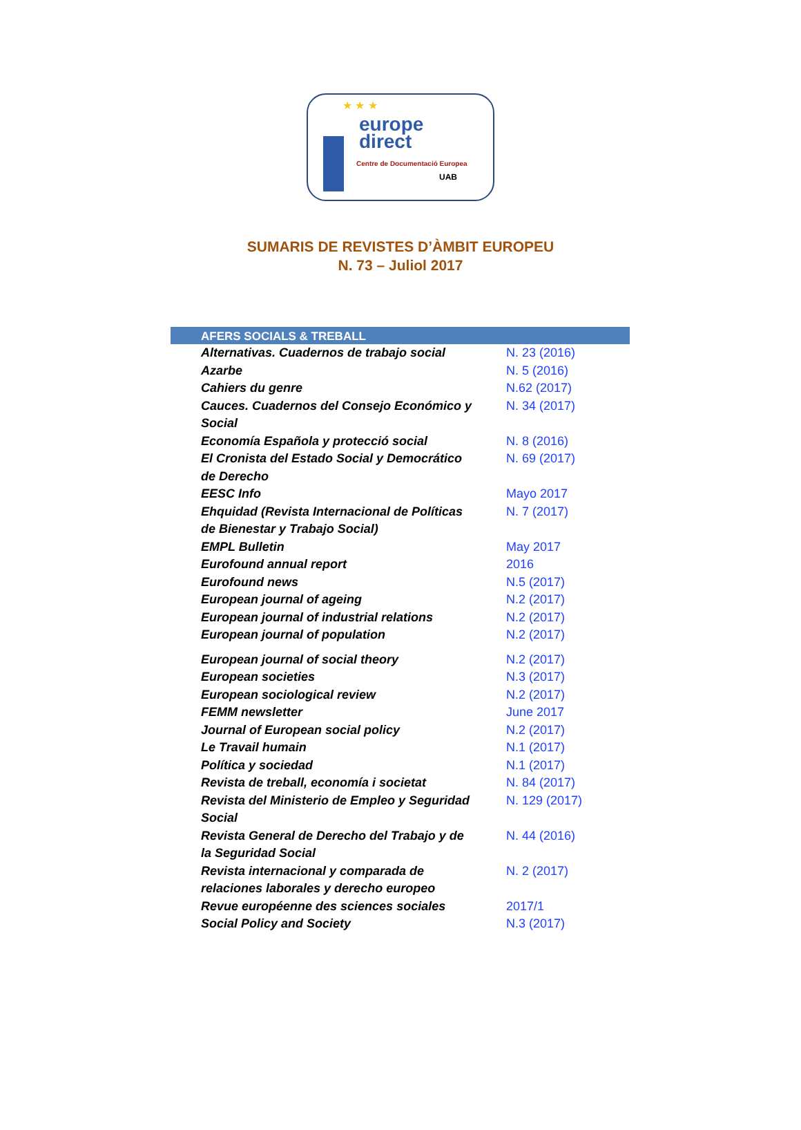★ ★ ★
europe
direct
Centre de Documentació Europea
UAB
SUMARIS DE REVISTES D’ÀMBIT EUROPEU
N. 73 – Juliol 2017
| AFERS SOCIALS & TREBALL | |
| --- | --- |
| Alternativas. Cuadernos de trabajo social | N. 23 (2016) |
| Azarbe | N. 5 (2016) |
| Cahiers du genre | N.62 (2017) |
| Cauces. Cuadernos del Consejo Económico y Social | N. 34 (2017) |
| Economía Española y protecció social | N. 8 (2016) |
| El Cronista del Estado Social y Democrático de Derecho | N. 69 (2017) |
| EESC Info | Mayo 2017 |
| Ehquidad (Revista Internacional de Políticas de Bienestar y Trabajo Social) | N. 7 (2017) |
| EMPL Bulletin | May 2017 |
| Eurofound annual report | 2016 |
| Eurofound news | N.5 (2017) |
| European journal of ageing | N.2 (2017) |
| European journal of industrial relations | N.2 (2017) |
| European journal of population | N.2 (2017) |
| European journal of social theory | N.2 (2017) |
| European societies | N.3 (2017) |
| European sociological review | N.2 (2017) |
| FEMM newsletter | June 2017 |
| Journal of European social policy | N.2 (2017) |
| Le Travail humain | N.1 (2017) |
| Política y sociedad | N.1 (2017) |
| Revista de treball, economía i societat | N. 84 (2017) |
| Revista del Ministerio de Empleo y Seguridad Social | N. 129 (2017) |
| Revista General de Derecho del Trabajo y de la Seguridad Social | N. 44 (2016) |
| Revista internacional y comparada de relaciones laborales y derecho europeo | N. 2 (2017) |
| Revue européenne des sciences sociales | 2017/1 |
| Social Policy and Society | N.3 (2017) |